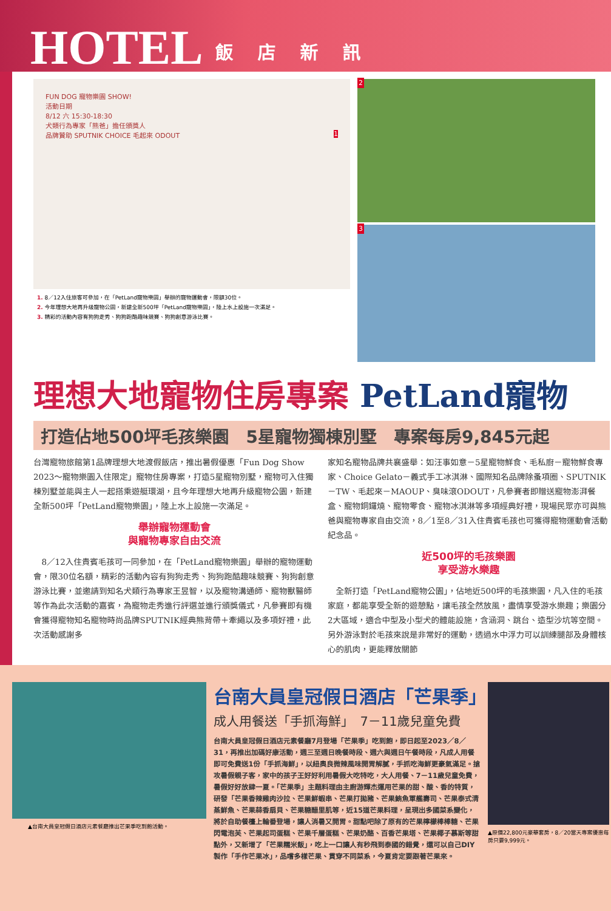HOTEL 飯店新訊
FUN DOG 寵物樂園 SHOW!
活動日期
8/12 六 15:30-18:30
犬類行為專家「熊爸」擔任頒獎人
品牌贊助 SPUTNIK CHOICE 毛起來 ODOUT 1
1. 8／12入住旅客可參加，在「PetLand寵物樂園」舉辦的寵物運動會，限額30位。
2. 今年理想大地再升級寵物公園，新建全新500坪「PetLand寵物樂園」，陸上水上設施一次滿足。
3. 精彩的活動內容有狗狗走秀、狗狗跑酷趣味競賽、狗狗創意游泳比賽。
2
3
理想大地寵物住房專案 PetLand寵物
打造佔地500坪毛孩樂園　5星寵物獨棟別墅　專案每房9,845元起
台灣寵物旅館第1品牌理想大地渡假飯店，推出暑假優惠「Fun Dog Show 2023～寵物樂園入住限定」寵物住房專案，打造5星寵物別墅，寵物可入住獨棟別墅並能與主人一起搭乘遊艇環湖，且今年理想大地再升級寵物公園，新建全新500坪「PetLand寵物樂園」，陸上水上設施一次滿足。
舉辦寵物運動會
與寵物專家自由交流
　8／12入住貴賓毛孩可一同參加，在「PetLand寵物樂園」舉辦的寵物運動會，限30位名額，精彩的活動內容有狗狗走秀、狗狗跑酷趣味競賽、狗狗創意游泳比賽，並邀請到知名犬類行為專家王昱智，以及寵物溝通師、寵物獸醫師等作為此次活動的嘉賓，為寵物走秀進行評選並進行頒獎儀式，凡參賽即有機會獲得寵物知名寵物時尚品牌SPUTNIK經典熊背帶＋牽繩以及多項好禮，此次活動感謝多
家知名寵物品牌共襄盛舉：如汪事如意－5星寵物鮮食、毛私廚－寵物鮮食專家、Choice Gelato－義式手工冰淇淋、國際知名品牌除蚤項圈、SPUTNIK－TW、毛起來－MAOUP、臭味滾ODOUT，凡參賽者即贈送寵物澎湃餐盒、寵物銅鑼燒、寵物零食、寵物冰淇淋等多項經典好禮，現場民眾亦可與熊爸與寵物專家自由交流，8／1至8／31入住貴賓毛孩也可獲得寵物運動會活動紀念品。
近500坪的毛孩樂園
享受游水樂趣
　全新打造「PetLand寵物公園」，佔地近500坪的毛孩樂園，凡入住的毛孩家庭，都能享受全新的遊憩點，讓毛孩全然放風，盡情享受游水樂趣；樂園分2大區域，適合中型及小型犬的體能設施，含涵洞、跳台、造型沙坑等空間。另外游泳對於毛孩來說是非常好的運動，透過水中浮力可以訓練腿部及身體核心的肌肉，更能釋放關節
▲台南大員皇冠假日酒店元素餐廳推出芒果季吃到飽活動。
台南大員皇冠假日酒店「芒果季」
成人用餐送「手抓海鮮」　7－11歲兒童免費
台南大員皇冠假日酒店元素餐廳7月登場「芒果季」吃到飽，即日起至2023／8／31，再推出加碼好康活動，週三至週日晚餐時段、週六與週日午餐時段，凡成人用餐即可免費送1份「手抓海鮮」，以紐奧良微辣風味開胃解膩，手抓吃海鮮更豪氣滿足。搶攻暑假親子客，家中的孩子王好好利用暑假大吃特吃，大人用餐、7－11歲兒童免費，暑假好好放肆一夏。「芒果季」主題料理由主廚游輝杰運用芒果的甜、酸、香的特質，研發「芒果香辣雞肉沙拉、芒果鮮蝦串、芒果打拋豬、芒果鮪魚軍艦壽司、芒果泰式清蒸鮮魚、芒果蒜香扇貝、芒果糖醋里肌等，近15道芒果料理，呈現出多國菜系變化，將於自助餐檯上輪番登場，讓人消暑又開胃。甜點吧除了原有的芒果檸檬棒棒糖、芒果閃電泡芙、芒果起司蛋糕、芒果千層蛋糕、芒果奶酪、百香芒果塔、芒果椰子慕斯等甜點外，又新增了「芒果糯米飯」，吃上一口讓人有秒飛到泰國的錯覺，還可以自己DIY製作「手作芒果冰」，品嚐多樣芒果、貫穿不同菜系，今夏肯定要跟著芒果來。
▲原價22,800元豪華套房，8／20當天專案優惠每房只要9,999元。